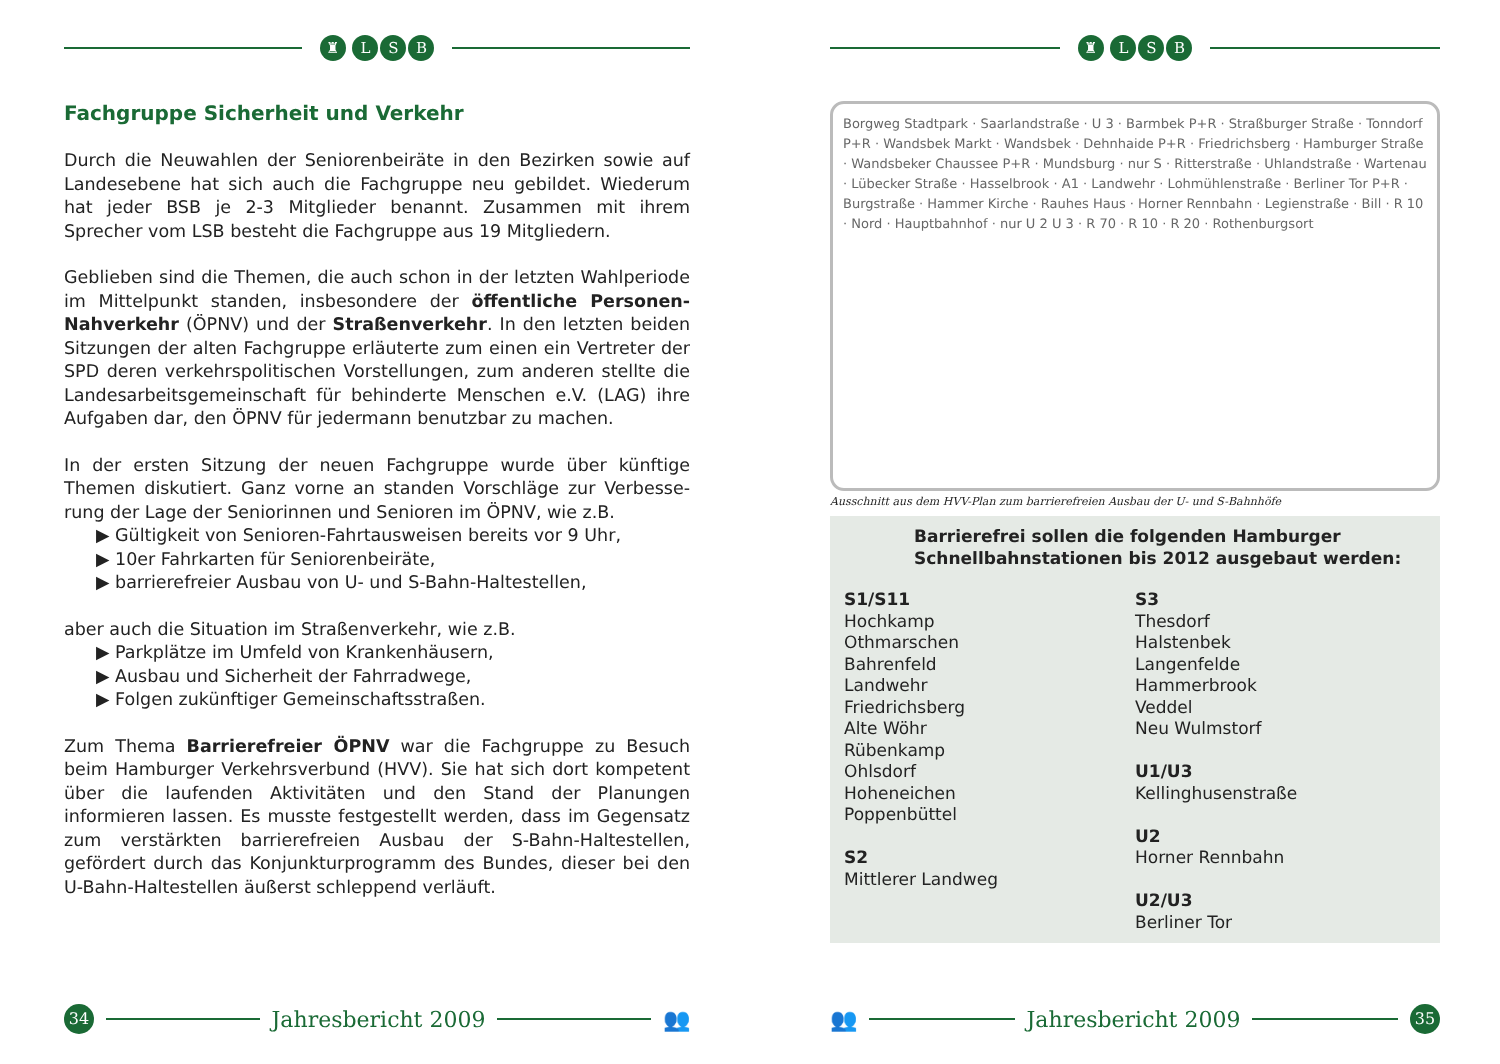♜ LSB
Fachgruppe Sicherheit und Verkehr
Durch die Neuwahlen der Seniorenbeiräte in den Bezirken sowie auf Landesebene hat sich auch die Fachgruppe neu gebildet. Wieder­um hat jeder BSB je 2-3 Mitglieder benannt. Zusammen mit ihrem Sprecher vom LSB besteht die Fachgruppe aus 19 Mitgliedern.
Geblieben sind die Themen, die auch schon in der letzten Wahlperi­ode im Mittelpunkt standen, insbesondere der öffentliche Personen­Nahverkehr (ÖPNV) und der Straßenverkehr. In den letzten beiden Sitzungen der alten Fachgruppe erläuterte zum einen ein Vertreter der SPD deren verkehrspolitischen Vorstellungen, zum anderen stellte die Landesarbeitsgemeinschaft für behinderte Menschen e.V. (LAG) ihre Aufgaben dar, den ÖPNV für jedermann benutzbar zu machen.
In der ersten Sitzung der neuen Fachgruppe wurde über künftige Themen diskutiert. Ganz vorne an standen Vorschläge zur Verbesse­rung der Lage der Seniorinnen und Senioren im ÖPNV, wie z.B.
▶ Gültigkeit von Senioren-Fahrtausweisen bereits vor 9 Uhr,
▶ 10er Fahrkarten für Seniorenbeiräte,
▶ barrierefreier Ausbau von U- und S-Bahn-Haltestellen,
aber auch die Situation im Straßenverkehr, wie z.B.
▶ Parkplätze im Umfeld von Krankenhäusern,
▶ Ausbau und Sicherheit der Fahrradwege,
▶ Folgen zukünftiger Gemeinschaftsstraßen.
Zum Thema Barrierefreier ÖPNV war die Fachgruppe zu Besuch beim Hamburger Verkehrsverbund (HVV). Sie hat sich dort kompe­tent über die laufenden Aktivitäten und den Stand der Planungen informieren lassen. Es musste festgestellt werden, dass im Gegen­satz zum verstärkten barrierefreien Ausbau der S-Bahn-Haltestellen, gefördert durch das Konjunkturprogramm des Bundes, dieser bei den U-Bahn-Haltestellen äußerst schleppend verläuft.
34
Jahresbericht 2009 👥
♜ LSB
Borgweg Stadtpark · Saarlandstraße · U 3 · Barmbek P+R · Straßburger Straße · Tonndorf P+R · Wandsbek Markt · Wandsbek · Dehnhaide P+R · Friedrichsberg · Hamburger Straße · Wandsbeker Chaussee P+R · Mundsburg · nur S · Ritterstraße · Uhlandstraße · Wartenau · Lübecker Straße · Hasselbrook · A1 · Landwehr · Lohmühlenstraße · Berliner Tor P+R · Burgstraße · Hammer Kirche · Rauhes Haus · Horner Rennbahn · Legienstraße · Bill · R 10 · Nord · Hauptbahnhof · nur U 2 U 3 · R 70 · R 10 · R 20 · Rothenburgsort
Ausschnitt aus dem HVV-Plan zum barrierefreien Ausbau der U- und S-Bahnhöfe
Barrierefrei sollen die folgenden Hamburger Schnellbahn­stationen bis 2012 ausgebaut werden:
S1/S11
Hochkamp
Othmarschen
Bahrenfeld
Landwehr
Friedrichsberg
Alte Wöhr
Rübenkamp
Ohlsdorf
Hoheneichen
Poppenbüttel
S2
Mittlerer Landweg
S3
Thesdorf
Halstenbek
Langenfelde
Hammerbrook
Veddel
Neu Wulmstorf
U1/U3
Kellinghusenstraße
U2
Horner Rennbahn
U2/U3
Berliner Tor
👥 Jahresbericht 2009
35